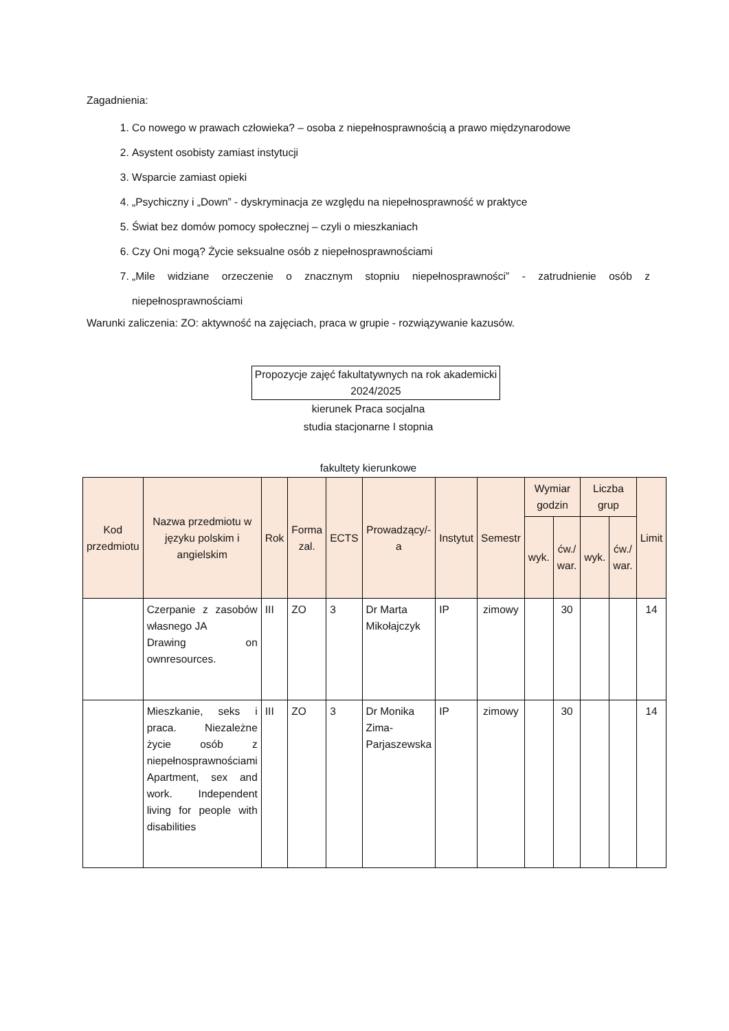Zagadnienia:
1. Co nowego w prawach człowieka? – osoba z niepełnosprawnością a prawo międzynarodowe
2. Asystent osobisty zamiast instytucji
3. Wsparcie zamiast opieki
4. „Psychiczny i „Down” - dyskryminacja ze względu na niepełnosprawność w praktyce
5. Świat bez domów pomocy społecznej – czyli o mieszkaniach
6. Czy Oni mogą? Życie seksualne osób z niepełnosprawnościami
7. „Mile widziane orzeczenie o znacznym stopniu niepełnosprawności” - zatrudnienie osób z niepełnosprawnościami
Warunki zaliczenia: ZO: aktywność na zajęciach, praca w grupie - rozwiązywanie kazusów.
Propozycje zajęć fakultatywnych na rok akademicki 2024/2025
kierunek Praca socjalna
studia stacjonarne I stopnia
fakultety kierunkowe
| Kod przedmiotu | Nazwa przedmiotu w języku polskim i angielskim | Rok | Forma zal. | ECTS | Prowadzący/-a | Instytut | Semestr | Wymiar godzin | | Liczba grup | | Limit |
| --- | --- | --- | --- | --- | --- | --- | --- | --- | --- | --- | --- | --- |
| | | | | | | | | wyk. | ćw./ war. | wyk. | ćw./ war. | |
| | Czerpanie z zasobów własnego JA Drawing on ownresources. | III | ZO | 3 | Dr Marta Mikołajczyk | IP | zimowy | | 30 | | | 14 |
| | Mieszkanie, seks i praca. Niezależne życie osób z niepełnosprawnościami Apartment, sex and work. Independent living for people with disabilities | III | ZO | 3 | Dr Monika Zima-Parjaszewska | IP | zimowy | | 30 | | | 14 |